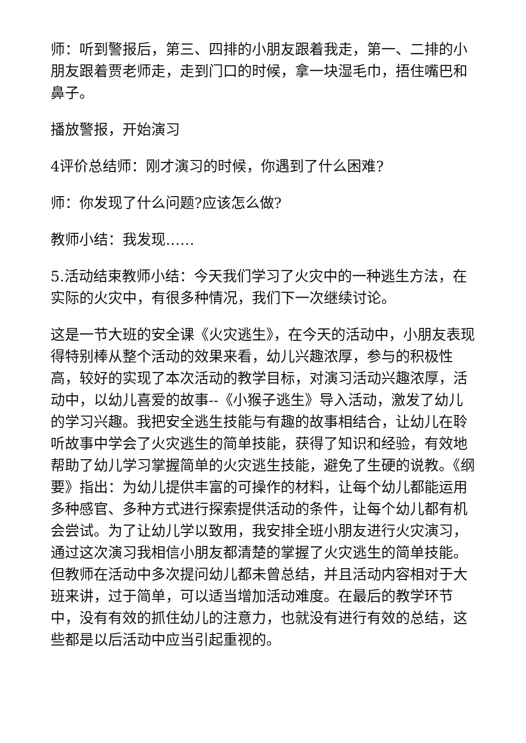师：听到警报后，第三、四排的小朋友跟着我走，第一、二排的小朋友跟着贾老师走，走到门口的时候，拿一块湿毛巾，捂住嘴巴和鼻子。
播放警报，开始演习
4评价总结师：刚才演习的时候，你遇到了什么困难?
师：你发现了什么问题?应该怎么做?
教师小结：我发现……
5.活动结束教师小结：今天我们学习了火灾中的一种逃生方法，在实际的火灾中，有很多种情况，我们下一次继续讨论。
这是一节大班的安全课《火灾逃生》，在今天的活动中，小朋友表现得特别棒从整个活动的效果来看，幼儿兴趣浓厚，参与的积极性高，较好的实现了本次活动的教学目标，对演习活动兴趣浓厚，活动中，以幼儿喜爱的故事--《小猴子逃生》导入活动，激发了幼儿的学习兴趣。我把安全逃生技能与有趣的故事相结合，让幼儿在聆听故事中学会了火灾逃生的简单技能，获得了知识和经验，有效地帮助了幼儿学习掌握简单的火灾逃生技能，避免了生硬的说教。《纲要》指出：为幼儿提供丰富的可操作的材料，让每个幼儿都能运用多种感官、多种方式进行探索提供活动的条件，让每个幼儿都有机会尝试。为了让幼儿学以致用，我安排全班小朋友进行火灾演习，通过这次演习我相信小朋友都清楚的掌握了火灾逃生的简单技能。但教师在活动中多次提问幼儿都未曾总结，并且活动内容相对于大班来讲，过于简单，可以适当增加活动难度。在最后的教学环节中，没有有效的抓住幼儿的注意力，也就没有进行有效的总结，这些都是以后活动中应当引起重视的。